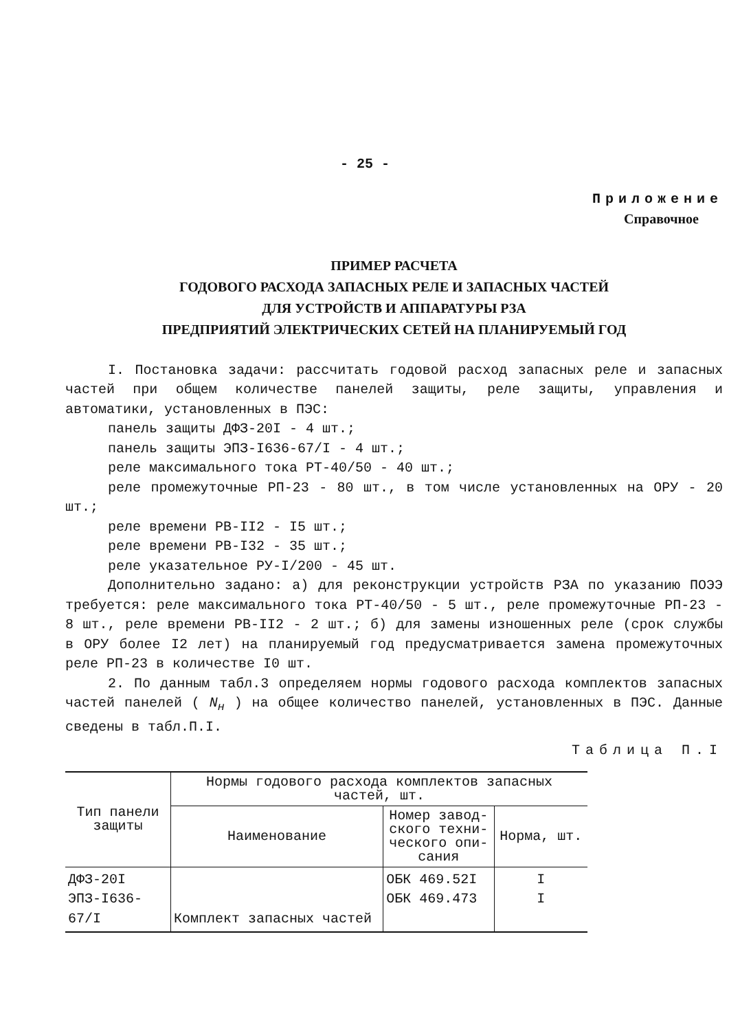- 25 -
Приложение
Справочное
ПРИМЕР РАСЧЕТА
ГОДОВОГО РАСХОДА ЗАПАСНЫХ РЕЛЕ И ЗАПАСНЫХ ЧАСТЕЙ
ДЛЯ УСТРОЙСТВ И АППАРАТУРЫ РЗА
ПРЕДПРИЯТИЙ ЭЛЕКТРИЧЕСКИХ СЕТЕЙ НА ПЛАНИРУЕМЫЙ ГОД
I. Постановка задачи: рассчитать годовой расход запасных реле и запасных частей при общем количестве панелей защиты, реле защиты, управления и автоматики, установленных в ПЭС:
панель защиты ДФЗ-20I - 4 шт.;
панель защиты ЭПЗ-I636-67/I - 4 шт.;
реле максимального тока РТ-40/50 - 40 шт.;
реле промежуточные РП-23 - 80 шт., в том числе установленных на ОРУ - 20 шт.;
реле времени РВ-II2 - I5 шт.;
реле времени РВ-I32 - 35 шт.;
реле указательное РУ-I/200 - 45 шт.
Дополнительно задано: а) для реконструкции устройств РЗА по указанию ПОЭЭ требуется: реле максимального тока РТ-40/50 - 5 шт., реле промежуточные РП-23 - 8 шт., реле времени РВ-II2 - 2 шт.; б) для замены изношенных реле (срок службы в ОРУ более I2 лет) на планируемый год предусматривается замена промежуточных реле РП-23 в количестве I0 шт.
2. По данным табл.3 определяем нормы годового расхода комплектов запасных частей панелей ( N<sub>н</sub> ) на общее количество панелей, установленных в ПЭС. Данные сведены в табл.П.I.
Таблица П.I
| Тип панели защиты | Нормы годового расхода комплектов запасных частей, шт. | | |
| --- | --- | --- | --- |
| | Наименование | Номер завод- ского техни- ческого опи- сания | Норма, шт. |
| ДФЗ-20I ЭПЗ-I636-67/I | Комплект запасных частей | ОБК 469.52I ОБК 469.473 | I I |